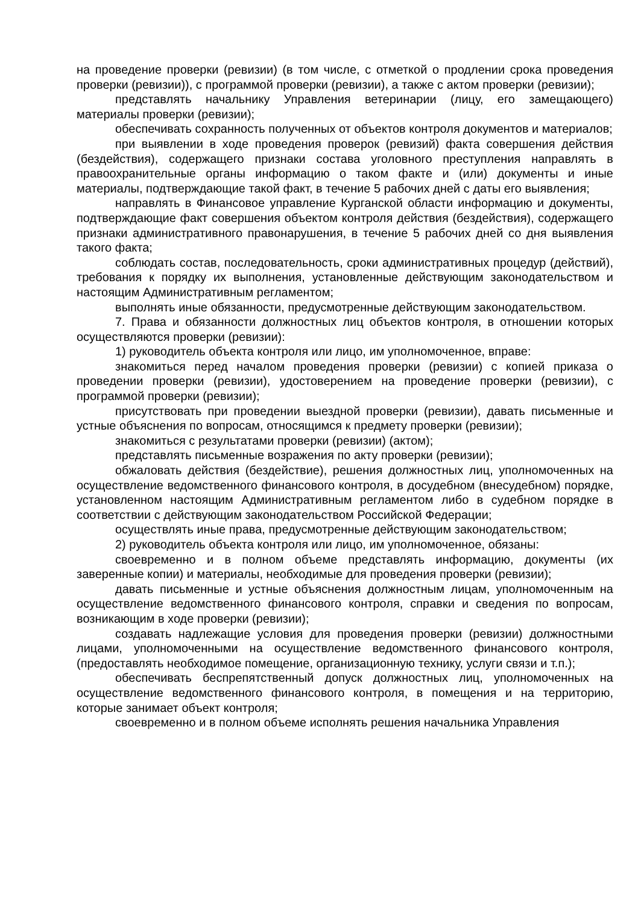на проведение проверки (ревизии) (в том числе, с отметкой о продлении срока проведения проверки (ревизии)), с программой проверки (ревизии), а также с актом проверки (ревизии);
представлять начальнику Управления ветеринарии (лицу, его замещающего) материалы проверки (ревизии);
обеспечивать сохранность полученных от объектов контроля документов и материалов;
при выявлении в ходе проведения проверок (ревизий) факта совершения действия (бездействия), содержащего признаки состава уголовного преступления направлять в правоохранительные органы информацию о таком факте и (или) документы и иные материалы, подтверждающие такой факт, в течение 5 рабочих дней с даты его выявления;
направлять в Финансовое управление Курганской области информацию и документы, подтверждающие факт совершения объектом контроля действия (бездействия), содержащего признаки административного правонарушения, в течение 5 рабочих дней со дня выявления такого факта;
соблюдать состав, последовательность, сроки административных процедур (действий), требования к порядку их выполнения, установленные действующим законодательством и настоящим Административным регламентом;
выполнять иные обязанности, предусмотренные действующим законодательством.
7. Права и обязанности должностных лиц объектов контроля, в отношении которых осуществляются проверки (ревизии):
1) руководитель объекта контроля или лицо, им уполномоченное, вправе:
знакомиться перед началом проведения проверки (ревизии) с копией приказа о проведении проверки (ревизии), удостоверением на проведение проверки (ревизии), с программой проверки (ревизии);
присутствовать при проведении выездной проверки (ревизии), давать письменные и устные объяснения по вопросам, относящимся к предмету проверки (ревизии);
знакомиться с результатами проверки (ревизии) (актом);
представлять письменные возражения по акту проверки (ревизии);
обжаловать действия (бездействие), решения должностных лиц, уполномоченных на осуществление ведомственного финансового контроля, в досудебном (внесудебном) порядке, установленном настоящим Административным регламентом либо в судебном порядке в соответствии с действующим законодательством Российской Федерации;
осуществлять иные права, предусмотренные действующим законодательством;
2) руководитель объекта контроля или лицо, им уполномоченное, обязаны:
своевременно и в полном объеме представлять информацию, документы (их заверенные копии) и материалы, необходимые для проведения проверки (ревизии);
давать письменные и устные объяснения должностным лицам, уполномоченным на осуществление ведомственного финансового контроля, справки и сведения по вопросам, возникающим в ходе проверки (ревизии);
создавать надлежащие условия для проведения проверки (ревизии) должностными лицами, уполномоченными на осуществление ведомственного финансового контроля, (предоставлять необходимое помещение, организационную технику, услуги связи и т.п.);
обеспечивать беспрепятственный допуск должностных лиц, уполномоченных на осуществление ведомственного финансового контроля, в помещения и на территорию, которые занимает объект контроля;
своевременно и в полном объеме исполнять решения начальника Управления